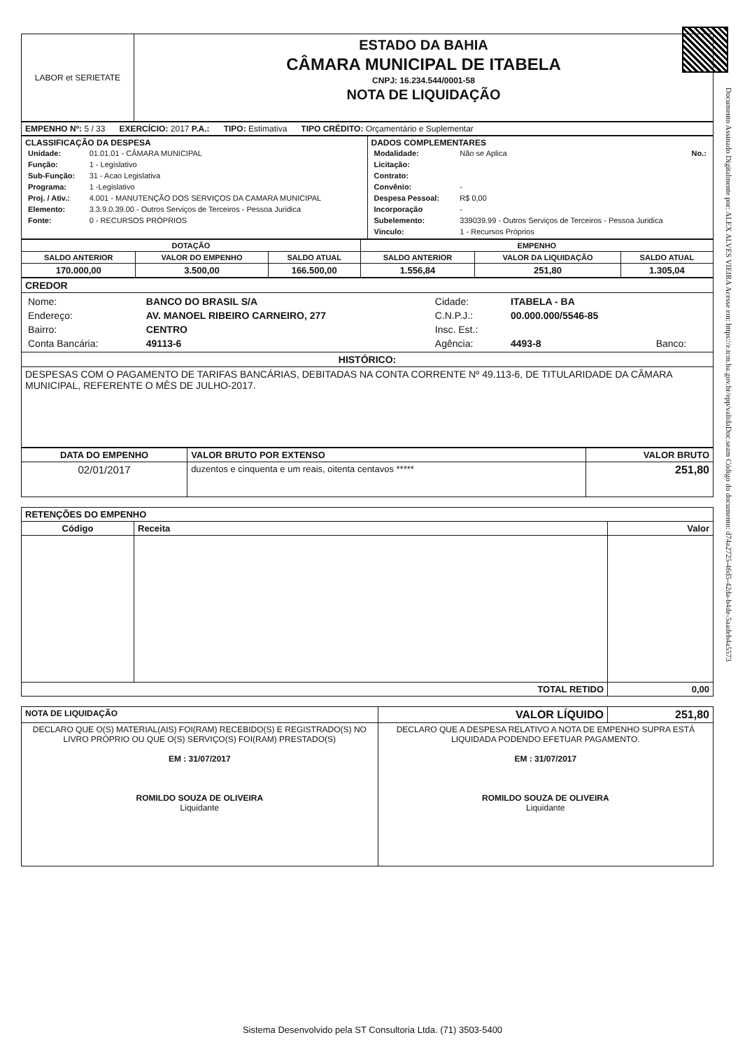Documento Assinado Digitalmente por: ALEX ALVES VIEIRA Acesse em: https://e.tcm.ba.gov.br/epp/validaDoc.seam Código do documento: d74a2725-46d5-42da-b4de-5aadeb4a5573
| LABOR et SERIETATE | ESTADO DA BAHIA CÂMARA MUNICIPAL DE ITABELA CNPJ: 16.234.544/0001-58 NOTA DE LIQUIDAÇÃO |
| EMPENHO Nº: 5 / 33 EXERCÍCIO: 2017 P.A.: TIPO: Estimativa TIPO CRÉDITO: Orçamentário e Suplementar |
| CLASSIFICAÇÃO DA DESPESA / Unidade: / 01.01.01 - CÂMARA MUNICIPAL / / Função: / 1 - Legislativo / / Sub-Função: / 31 - Acao Legislativa / / Programa: / 1 -Legislativo / / Proj. / Ativ.: / 4.001 - MANUTENÇÃO DOS SERVIÇOS DA CAMARA MUNICIPAL / / Elemento: / 3.3.9.0.39.00 - Outros Serviços de Terceiros - Pessoa Juridica / / Fonte: / 0 - RECURSOS PRÓPRIOS / | DADOS COMPLEMENTARES / Modalidade: / Não se Aplica No.: / / Licitação: / / / Contrato: / / / Convênio: / - / / Despesa Pessoal: / R$ 0,00 / / Incorporação / - / / Subelemento: / 339039.99 - Outros Serviços de Terceiros - Pessoa Juridica / / Vinculo: / 1 - Recursos Próprios / |
| DOTAÇÃO | | | EMPENHO | | |
| --- | --- | --- | --- | --- | --- |
| SALDO ANTERIOR | VALOR DO EMPENHO | SALDO ATUAL | SALDO ANTERIOR | VALOR DA LIQUIDAÇÃO | SALDO ATUAL |
| 170.000,00 | 3.500,00 | 166.500,00 | 1.556,84 | 251,80 | 1.305,04 |
| CREDOR |
| / Nome: / BANCO DO BRASIL S/A / Cidade: / ITABELA - BA / / / Endereço: / AV. MANOEL RIBEIRO CARNEIRO, 277 / C.N.P.J.: / 00.000.000/5546-85 / / / Bairro: / CENTRO / Insc. Est.: / / / / Conta Bancária: / 49113-6 / Agência: / 4493-8 / Banco: / |
| HISTÓRICO: |
| DESPESAS COM O PAGAMENTO DE TARIFAS BANCÁRIAS, DEBITADAS NA CONTA CORRENTE Nº 49.113-6, DE TITULARIDADE DA CÂMARA MUNICIPAL, REFERENTE O MÊS DE JULHO-2017. |
| DATA DO EMPENHO | VALOR BRUTO POR EXTENSO | VALOR BRUTO |
| --- | --- | --- |
| 02/01/2017 | duzentos e cinquenta e um reais, oitenta centavos ***** | 251,80 |
| RETENÇÕES DO EMPENHO | | |
| --- | --- | --- |
| Código | Receita | Valor |
| TOTAL RETIDO | | 0,00 |
| NOTA DE LIQUIDAÇÃO | VALOR LÍQUIDO | 251,80 |
| DECLARO QUE O(S) MATERIAL(AIS) FOI(RAM) RECEBIDO(S) E REGISTRADO(S) NO LIVRO PRÓPRIO OU QUE O(S) SERVIÇO(S) FOI(RAM) PRESTADO(S) EM : 31/07/2017 ROMILDO SOUZA DE OLIVEIRA Liquidante | DECLARO QUE A DESPESA RELATIVO A NOTA DE EMPENHO SUPRA ESTÁ LIQUIDADA PODENDO EFETUAR PAGAMENTO. EM : 31/07/2017 ROMILDO SOUZA DE OLIVEIRA Liquidante | |
Sistema Desenvolvido pela ST Consultoria Ltda. (71) 3503-5400